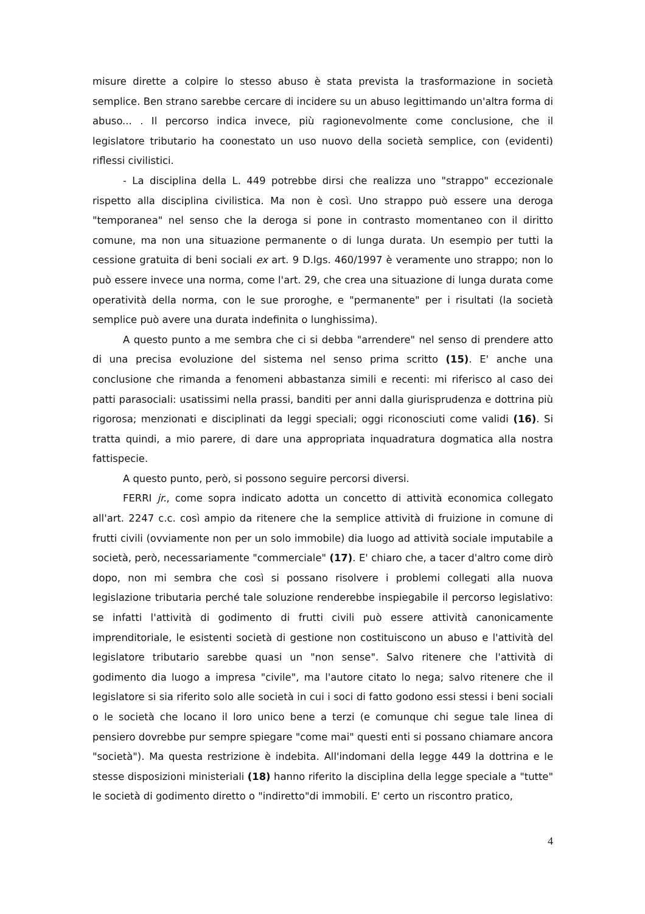misure dirette a colpire lo stesso abuso è stata prevista la trasformazione in società semplice. Ben strano sarebbe cercare di incidere su un abuso legittimando un'altra forma di abuso... . Il percorso indica invece, più ragionevolmente come conclusione, che il legislatore tributario ha coonestato un uso nuovo della società semplice, con (evidenti) riflessi civilistici.
- La disciplina della L. 449 potrebbe dirsi che realizza uno "strappo" eccezionale rispetto alla disciplina civilistica. Ma non è così. Uno strappo può essere una deroga "temporanea" nel senso che la deroga si pone in contrasto momentaneo con il diritto comune, ma non una situazione permanente o di lunga durata. Un esempio per tutti la cessione gratuita di beni sociali ex art. 9 D.lgs. 460/1997 è veramente uno strappo; non lo può essere invece una norma, come l'art. 29, che crea una situazione di lunga durata come operatività della norma, con le sue proroghe, e "permanente" per i risultati (la società semplice può avere una durata indefinita o lunghissima).
A questo punto a me sembra che ci si debba "arrendere" nel senso di prendere atto di una precisa evoluzione del sistema nel senso prima scritto (15). E' anche una conclusione che rimanda a fenomeni abbastanza simili e recenti: mi riferisco al caso dei patti parasociali: usatissimi nella prassi, banditi per anni dalla giurisprudenza e dottrina più rigorosa; menzionati e disciplinati da leggi speciali; oggi riconosciuti come validi (16). Si tratta quindi, a mio parere, di dare una appropriata inquadratura dogmatica alla nostra fattispecie.
A questo punto, però, si possono seguire percorsi diversi.
FERRI jr., come sopra indicato adotta un concetto di attività economica collegato all'art. 2247 c.c. così ampio da ritenere che la semplice attività di fruizione in comune di frutti civili (ovviamente non per un solo immobile) dia luogo ad attività sociale imputabile a società, però, necessariamente "commerciale" (17). E' chiaro che, a tacer d'altro come dirò dopo, non mi sembra che così si possano risolvere i problemi collegati alla nuova legislazione tributaria perché tale soluzione renderebbe inspiegabile il percorso legislativo: se infatti l'attività di godimento di frutti civili può essere attività canonicamente imprenditoriale, le esistenti società di gestione non costituiscono un abuso e l'attività del legislatore tributario sarebbe quasi un "non sense". Salvo ritenere che l'attività di godimento dia luogo a impresa "civile", ma l'autore citato lo nega; salvo ritenere che il legislatore si sia riferito solo alle società in cui i soci di fatto godono essi stessi i beni sociali o le società che locano il loro unico bene a terzi (e comunque chi segue tale linea di pensiero dovrebbe pur sempre spiegare "come mai" questi enti si possano chiamare ancora "società"). Ma questa restrizione è indebita. All'indomani della legge 449 la dottrina e le stesse disposizioni ministeriali (18) hanno riferito la disciplina della legge speciale a "tutte" le società di godimento diretto o "indiretto"di immobili. E' certo un riscontro pratico,
4